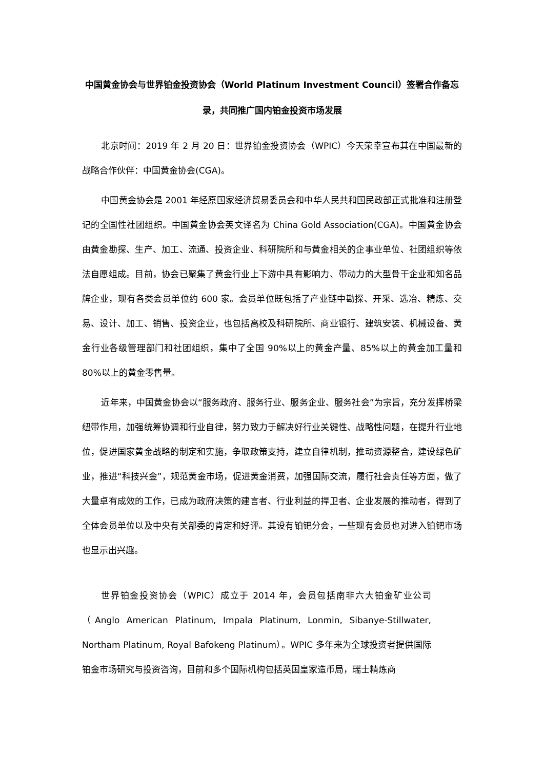中国黄金协会与世界铂金投资协会（World Platinum Investment Council）签署合作备忘录，共同推广国内铂金投资市场发展
北京时间：2019 年 2 月 20 日：世界铂金投资协会（WPIC）今天荣幸宣布其在中国最新的战略合作伙伴：中国黄金协会(CGA)。
中国黄金协会是 2001 年经原国家经济贸易委员会和中华人民共和国民政部正式批准和注册登记的全国性社团组织。中国黄金协会英文译名为 China Gold Association(CGA)。中国黄金协会由黄金勘探、生产、加工、流通、投资企业、科研院所和与黄金相关的企事业单位、社团组织等依法自愿组成。目前，协会已聚集了黄金行业上下游中具有影响力、带动力的大型骨干企业和知名品牌企业，现有各类会员单位约 600 家。会员单位既包括了产业链中勘探、开采、选冶、精炼、交易、设计、加工、销售、投资企业，也包括高校及科研院所、商业银行、建筑安装、机械设备、黄金行业各级管理部门和社团组织，集中了全国 90%以上的黄金产量、85%以上的黄金加工量和 80%以上的黄金零售量。
近年来，中国黄金协会以“服务政府、服务行业、服务企业、服务社会”为宗旨，充分发挥桥梁纽带作用，加强统筹协调和行业自律，努力致力于解决好行业关键性、战略性问题，在提升行业地位，促进国家黄金战略的制定和实施，争取政策支持，建立自律机制，推动资源整合，建设绿色矿业，推进“科技兴金”，规范黄金市场，促进黄金消费，加强国际交流，履行社会责任等方面，做了大量卓有成效的工作，已成为政府决策的建言者、行业利益的捍卫者、企业发展的推动者，得到了全体会员单位以及中央有关部委的肯定和好评。其设有铂钯分会，一些现有会员也对进入铂钯市场也显示出兴趣。
世界铂金投资协会（WPIC）成立于 2014 年，会员包括南非六大铂金矿业公司（Anglo American Platinum, Impala Platinum, Lonmin, Sibanye-Stillwater, Northam Platinum, Royal Bafokeng Platinum）。WPIC 多年来为全球投资者提供国际铂金市场研究与投资咨询，目前和多个国际机构包括英国皇家造币局，瑞士精炼商